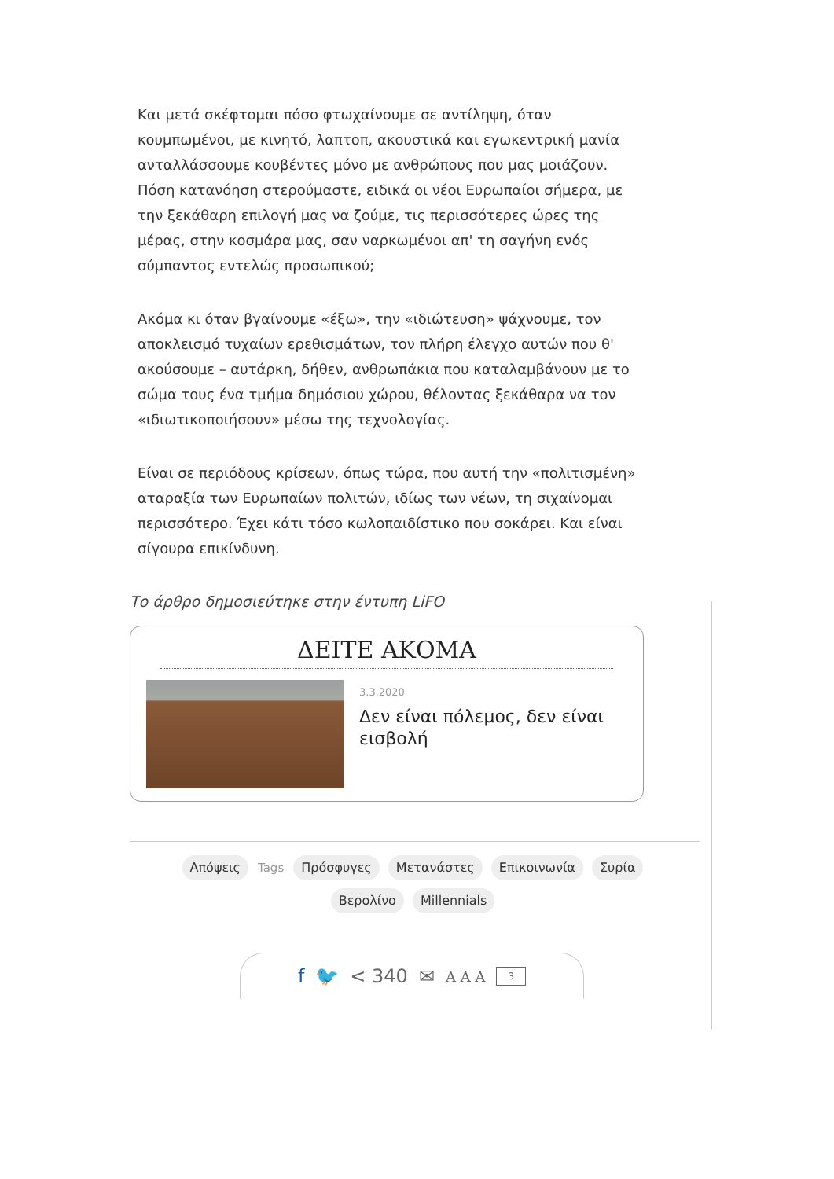Και μετά σκέφτομαι πόσο φτωχαίνουμε σε αντίληψη, όταν κουμπωμένοι, με κινητό, λαπτοπ, ακουστικά και εγωκεντρική μανία ανταλλάσσουμε κουβέντες μόνο με ανθρώπους που μας μοιάζουν. Πόση κατανόηση στερούμαστε, ειδικά οι νέοι Ευρωπαίοι σήμερα, με την ξεκάθαρη επιλογή μας να ζούμε, τις περισσότερες ώρες της μέρας, στην κοσμάρα μας, σαν ναρκωμένοι απ' τη σαγήνη ενός σύμπαντος εντελώς προσωπικού;
Ακόμα κι όταν βγαίνουμε «έξω», την «ιδιώτευση» ψάχνουμε, τον αποκλεισμό τυχαίων ερεθισμάτων, τον πλήρη έλεγχο αυτών που θ' ακούσουμε – αυτάρκη, δήθεν, ανθρωπάκια που καταλαμβάνουν με το σώμα τους ένα τμήμα δημόσιου χώρου, θέλοντας ξεκάθαρα να τον «ιδιωτικοποιήσουν» μέσω της τεχνολογίας.
Είναι σε περιόδους κρίσεων, όπως τώρα, που αυτή την «πολιτισμένη» αταραξία των Ευρωπαίων πολιτών, ιδίως των νέων, τη σιχαίνομαι περισσότερο. Έχει κάτι τόσο κωλοπαιδίστικο που σοκάρει. Και είναι σίγουρα επικίνδυνη.
Το άρθρο δημοσιεύτηκε στην έντυπη LiFO
ΔΕΙΤΕ ΑΚΟΜΑ
3.3.2020
Δεν είναι πόλεμος, δεν είναι εισβολή
Απόψεις Tags Πρόσφυγες Μετανάστες Επικοινωνία Συρία Βερολίνο Millennials
f 🐦 < 340 ✉ A A A 3